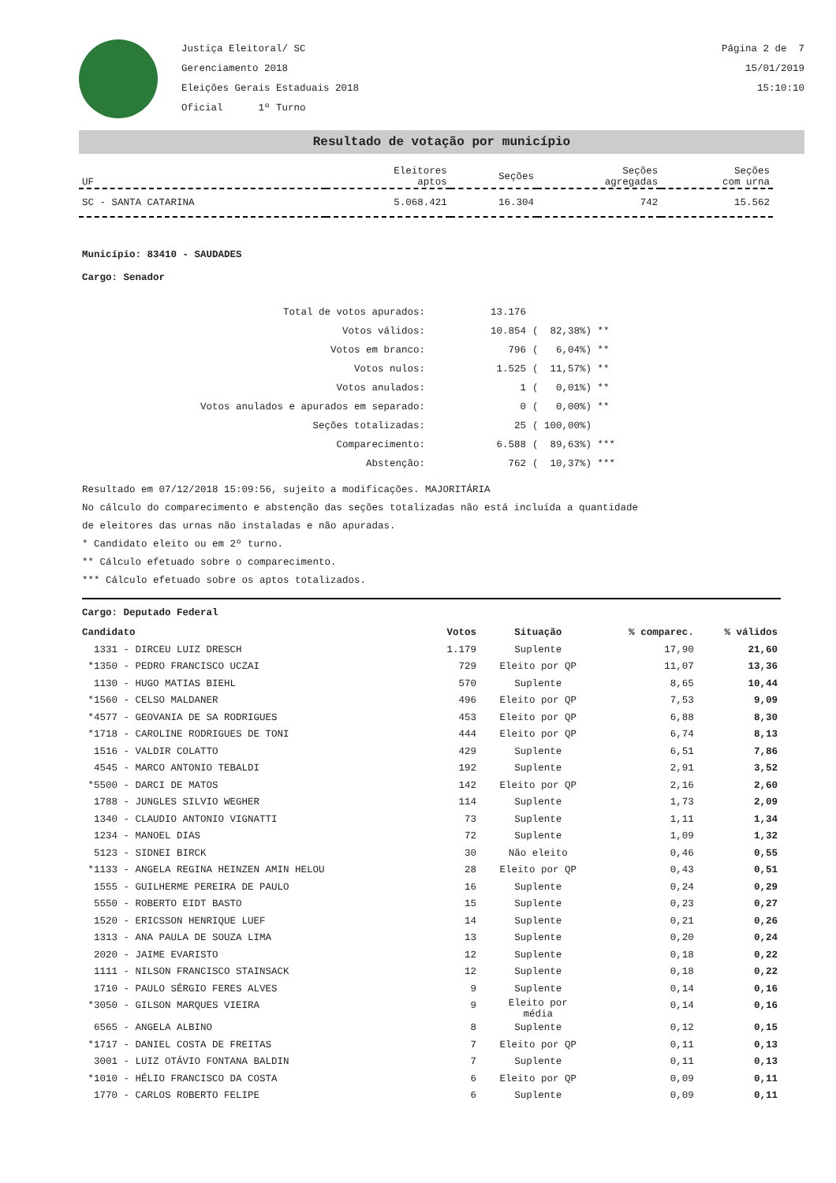Justiça Eleitoral/ SC
Gerenciamento 2018
Eleições Gerais Estaduais 2018
Oficial 1º Turno
Página 2 de 7
15/01/2019
15:10:10
Resultado de votação por município
| UF | Eleitores aptos | Seções | Seções agregadas | Seções com urna |
| SC - SANTA CATARINA | 5.068.421 | 16.304 | 742 | 15.562 |
Município: 83410 - SAUDADES
Cargo: Senador
| Total de votos apurados: | 13.176 | |
| Votos válidos: | 10.854 | ( 82,38%) ** |
| Votos em branco: | 796 | ( 6,04%) ** |
| Votos nulos: | 1.525 | ( 11,57%) ** |
| Votos anulados: | 1 | ( 0,01%) ** |
| Votos anulados e apurados em separado: | 0 | ( 0,00%) ** |
| Seções totalizadas: | 25 | ( 100,00%) |
| Comparecimento: | 6.588 | ( 89,63%) *** |
| Abstenção: | 762 | ( 10,37%) *** |
Resultado em 07/12/2018 15:09:56, sujeito a modificações. MAJORITÁRIA
No cálculo do comparecimento e abstenção das seções totalizadas não está incluída a quantidade
de eleitores das urnas não instaladas e não apuradas.
* Candidato eleito ou em 2º turno.
** Cálculo efetuado sobre o comparecimento.
*** Cálculo efetuado sobre os aptos totalizados.
Cargo: Deputado Federal
| Candidato | Votos | Situação | % comparec. | % válidos |
| --- | --- | --- | --- | --- |
| 1331 - DIRCEU LUIZ DRESCH | 1.179 | Suplente | 17,90 | 21,60 |
| *1350 - PEDRO FRANCISCO UCZAI | 729 | Eleito por QP | 11,07 | 13,36 |
| 1130 - HUGO MATIAS BIEHL | 570 | Suplente | 8,65 | 10,44 |
| *1560 - CELSO MALDANER | 496 | Eleito por QP | 7,53 | 9,09 |
| *4577 - GEOVANIA DE SA RODRIGUES | 453 | Eleito por QP | 6,88 | 8,30 |
| *1718 - CAROLINE RODRIGUES DE TONI | 444 | Eleito por QP | 6,74 | 8,13 |
| 1516 - VALDIR COLATTO | 429 | Suplente | 6,51 | 7,86 |
| 4545 - MARCO ANTONIO TEBALDI | 192 | Suplente | 2,91 | 3,52 |
| *5500 - DARCI DE MATOS | 142 | Eleito por QP | 2,16 | 2,60 |
| 1788 - JUNGLES SILVIO WEGHER | 114 | Suplente | 1,73 | 2,09 |
| 1340 - CLAUDIO ANTONIO VIGNATTI | 73 | Suplente | 1,11 | 1,34 |
| 1234 - MANOEL DIAS | 72 | Suplente | 1,09 | 1,32 |
| 5123 - SIDNEI BIRCK | 30 | Não eleito | 0,46 | 0,55 |
| *1133 - ANGELA REGINA HEINZEN AMIN HELOU | 28 | Eleito por QP | 0,43 | 0,51 |
| 1555 - GUILHERME PEREIRA DE PAULO | 16 | Suplente | 0,24 | 0,29 |
| 5550 - ROBERTO EIDT BASTO | 15 | Suplente | 0,23 | 0,27 |
| 1520 - ERICSSON HENRIQUE LUEF | 14 | Suplente | 0,21 | 0,26 |
| 1313 - ANA PAULA DE SOUZA LIMA | 13 | Suplente | 0,20 | 0,24 |
| 2020 - JAIME EVARISTO | 12 | Suplente | 0,18 | 0,22 |
| 1111 - NILSON FRANCISCO STAINSACK | 12 | Suplente | 0,18 | 0,22 |
| 1710 - PAULO SÉRGIO FERES ALVES | 9 | Suplente | 0,14 | 0,16 |
| *3050 - GILSON MARQUES VIEIRA | 9 | Eleito por média | 0,14 | 0,16 |
| 6565 - ANGELA ALBINO | 8 | Suplente | 0,12 | 0,15 |
| *1717 - DANIEL COSTA DE FREITAS | 7 | Eleito por QP | 0,11 | 0,13 |
| 3001 - LUIZ OTÁVIO FONTANA BALDIN | 7 | Suplente | 0,11 | 0,13 |
| *1010 - HÉLIO FRANCISCO DA COSTA | 6 | Eleito por QP | 0,09 | 0,11 |
| 1770 - CARLOS ROBERTO FELIPE | 6 | Suplente | 0,09 | 0,11 |